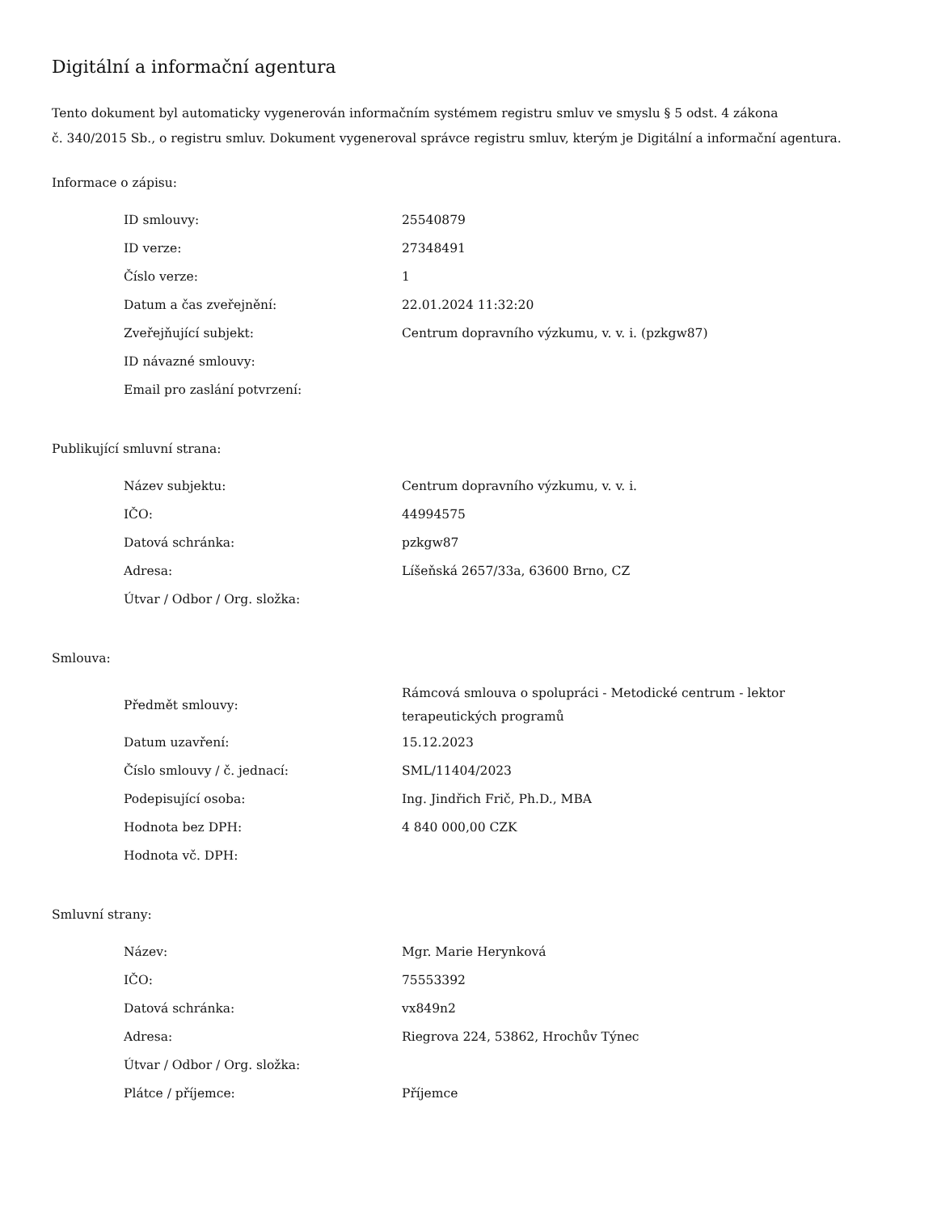Digitální a informační agentura
Tento dokument byl automaticky vygenerován informačním systémem registru smluv ve smyslu § 5 odst. 4 zákona
č. 340/2015 Sb., o registru smluv. Dokument vygeneroval správce registru smluv, kterým je Digitální a informační agentura.
Informace o zápisu:
| ID smlouvy: | 25540879 |
| ID verze: | 27348491 |
| Číslo verze: | 1 |
| Datum a čas zveřejnění: | 22.01.2024 11:32:20 |
| Zveřejňující subjekt: | Centrum dopravního výzkumu, v. v. i. (pzkgw87) |
| ID návazné smlouvy: | |
| Email pro zaslání potvrzení: | |
Publikující smluvní strana:
| Název subjektu: | Centrum dopravního výzkumu, v. v. i. |
| IČO: | 44994575 |
| Datová schránka: | pzkgw87 |
| Adresa: | Líšeňská 2657/33a, 63600 Brno, CZ |
| Útvar / Odbor / Org. složka: | |
Smlouva:
| Předmět smlouvy: | Rámcová smlouva o spolupráci - Metodické centrum - lektor terapeutických programů |
| Datum uzavření: | 15.12.2023 |
| Číslo smlouvy / č. jednací: | SML/11404/2023 |
| Podepisující osoba: | Ing. Jindřich Frič, Ph.D., MBA |
| Hodnota bez DPH: | 4 840 000,00 CZK |
| Hodnota vč. DPH: | |
Smluvní strany:
| Název: | Mgr. Marie Herynková |
| IČO: | 75553392 |
| Datová schránka: | vx849n2 |
| Adresa: | Riegrova 224, 53862, Hrochův Týnec |
| Útvar / Odbor / Org. složka: | |
| Plátce / příjemce: | Příjemce |